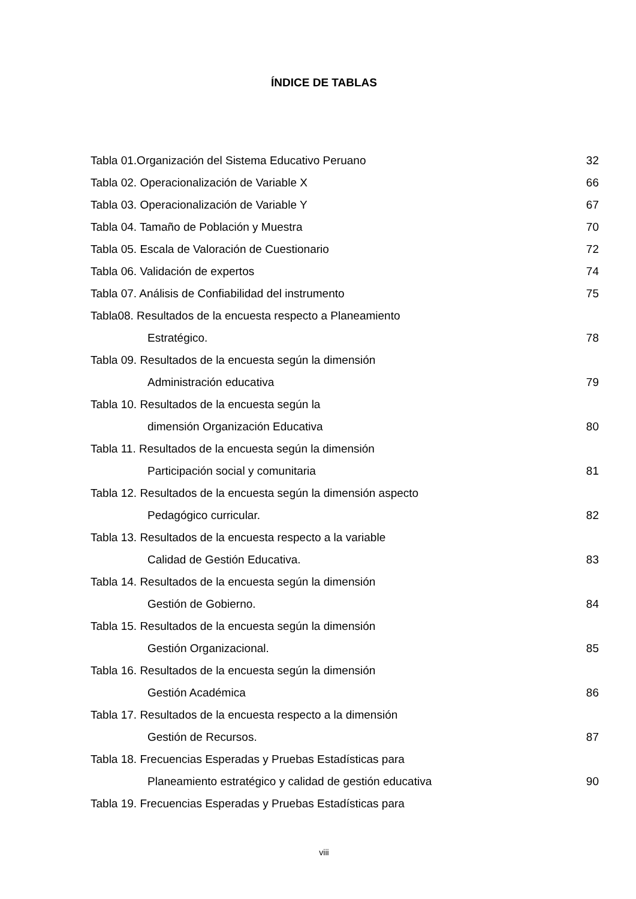ÍNDICE DE TABLAS
| Tabla 01.Organización del Sistema Educativo Peruano | 32 |
| Tabla 02. Operacionalización de Variable X | 66 |
| Tabla 03. Operacionalización de Variable Y | 67 |
| Tabla 04. Tamaño de Población y Muestra | 70 |
| Tabla 05. Escala de Valoración de Cuestionario | 72 |
| Tabla 06. Validación de expertos | 74 |
| Tabla 07. Análisis de Confiabilidad del instrumento | 75 |
| Tabla08. Resultados de la encuesta respecto a Planeamiento Estratégico. | 78 |
| Tabla 09. Resultados de la encuesta según la dimensión Administración educativa | 79 |
| Tabla 10. Resultados de la encuesta según la dimensión Organización Educativa | 80 |
| Tabla 11. Resultados de la encuesta según la dimensión Participación social y comunitaria | 81 |
| Tabla 12. Resultados de la encuesta según la dimensión aspecto Pedagógico curricular. | 82 |
| Tabla 13. Resultados de la encuesta respecto a la variable Calidad de Gestión Educativa. | 83 |
| Tabla 14. Resultados de la encuesta según la dimensión Gestión de Gobierno. | 84 |
| Tabla 15. Resultados de la encuesta según la dimensión Gestión Organizacional. | 85 |
| Tabla 16. Resultados de la encuesta según la dimensión Gestión Académica | 86 |
| Tabla 17. Resultados de la encuesta respecto a la dimensión Gestión de Recursos. | 87 |
| Tabla 18. Frecuencias Esperadas y Pruebas Estadísticas para Planeamiento estratégico y calidad de gestión educativa | 90 |
| Tabla 19. Frecuencias Esperadas y Pruebas Estadísticas para | |
viii